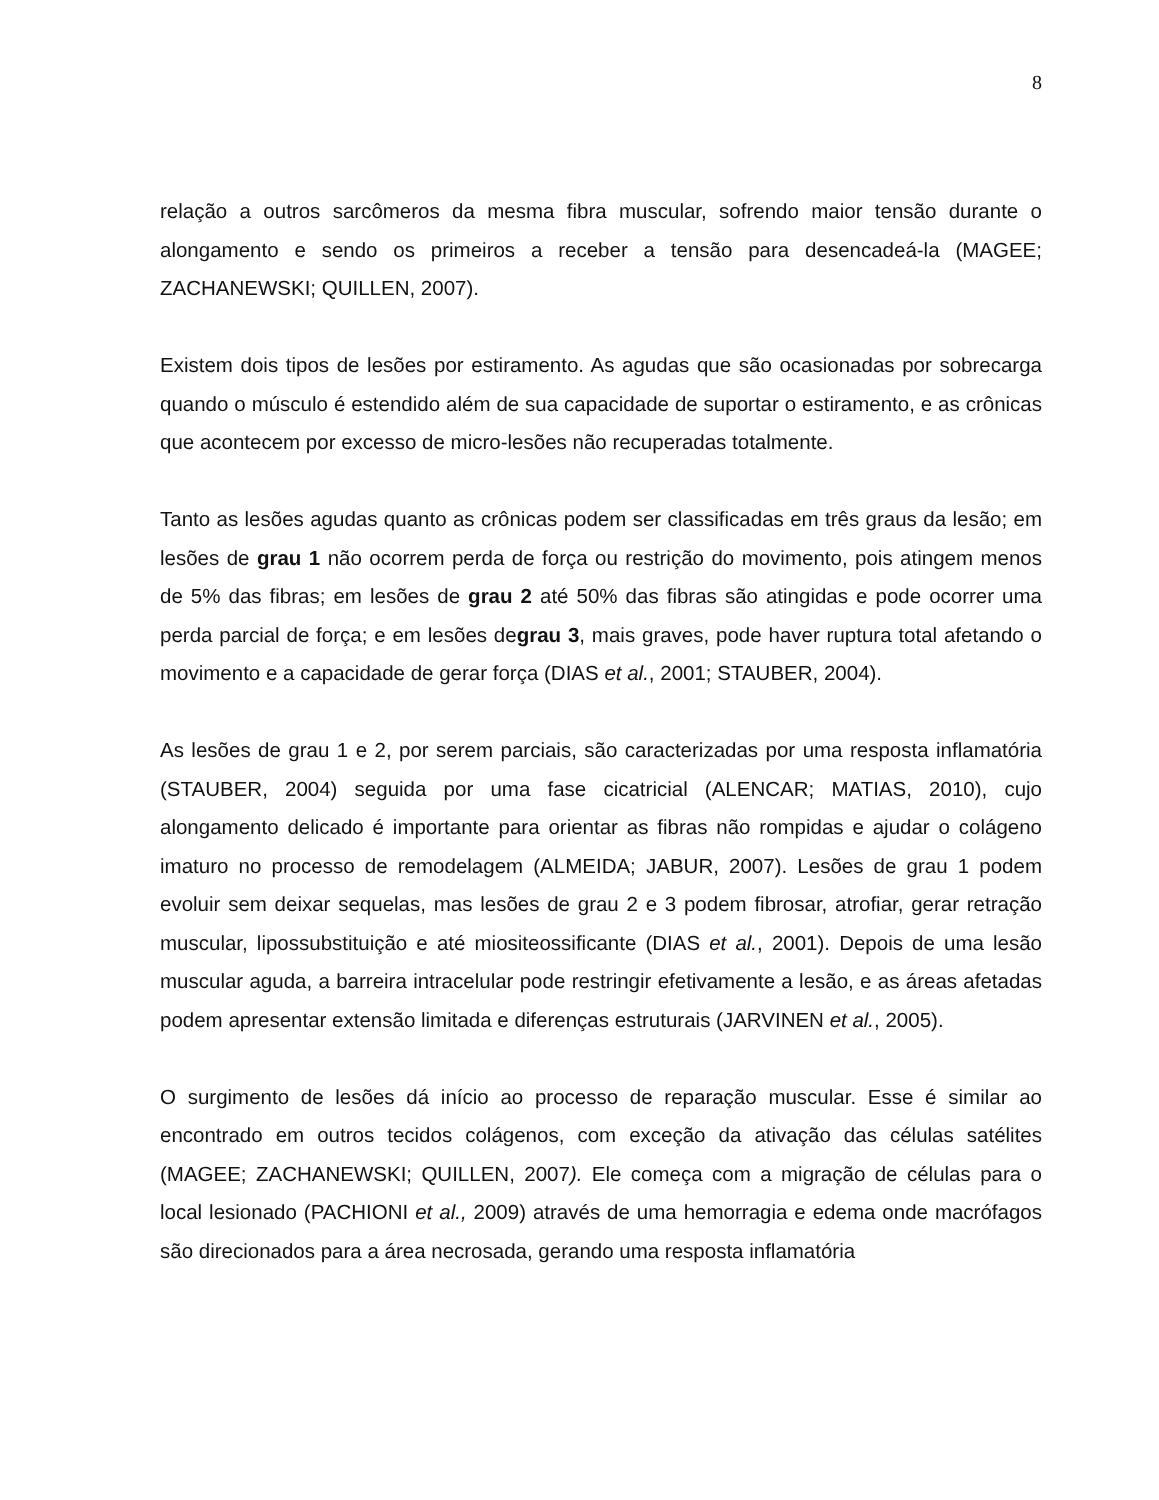8
relação a outros sarcômeros da mesma fibra muscular, sofrendo maior tensão durante o alongamento e sendo os primeiros a receber a tensão para desencadeá-la (MAGEE; ZACHANEWSKI; QUILLEN, 2007).
Existem dois tipos de lesões por estiramento. As agudas que são ocasionadas por sobrecarga quando o músculo é estendido além de sua capacidade de suportar o estiramento, e as crônicas que acontecem por excesso de micro-lesões não recuperadas totalmente.
Tanto as lesões agudas quanto as crônicas podem ser classificadas em três graus da lesão; em lesões de grau 1 não ocorrem perda de força ou restrição do movimento, pois atingem menos de 5% das fibras; em lesões de grau 2 até 50% das fibras são atingidas e pode ocorrer uma perda parcial de força; e em lesões degrau 3, mais graves, pode haver ruptura total afetando o movimento e a capacidade de gerar força (DIAS et al., 2001; STAUBER, 2004).
As lesões de grau 1 e 2, por serem parciais, são caracterizadas por uma resposta inflamatória (STAUBER, 2004) seguida por uma fase cicatricial (ALENCAR; MATIAS, 2010), cujo alongamento delicado é importante para orientar as fibras não rompidas e ajudar o colágeno imaturo no processo de remodelagem (ALMEIDA; JABUR, 2007). Lesões de grau 1 podem evoluir sem deixar sequelas, mas lesões de grau 2 e 3 podem fibrosar, atrofiar, gerar retração muscular, lipossubstituição e até miositeossificante (DIAS et al., 2001). Depois de uma lesão muscular aguda, a barreira intracelular pode restringir efetivamente a lesão, e as áreas afetadas podem apresentar extensão limitada e diferenças estruturais (JARVINEN et al., 2005).
O surgimento de lesões dá início ao processo de reparação muscular. Esse é similar ao encontrado em outros tecidos colágenos, com exceção da ativação das células satélites (MAGEE; ZACHANEWSKI; QUILLEN, 2007). Ele começa com a migração de células para o local lesionado (PACHIONI et al., 2009) através de uma hemorragia e edema onde macrófagos são direcionados para a área necrosada, gerando uma resposta inflamatória